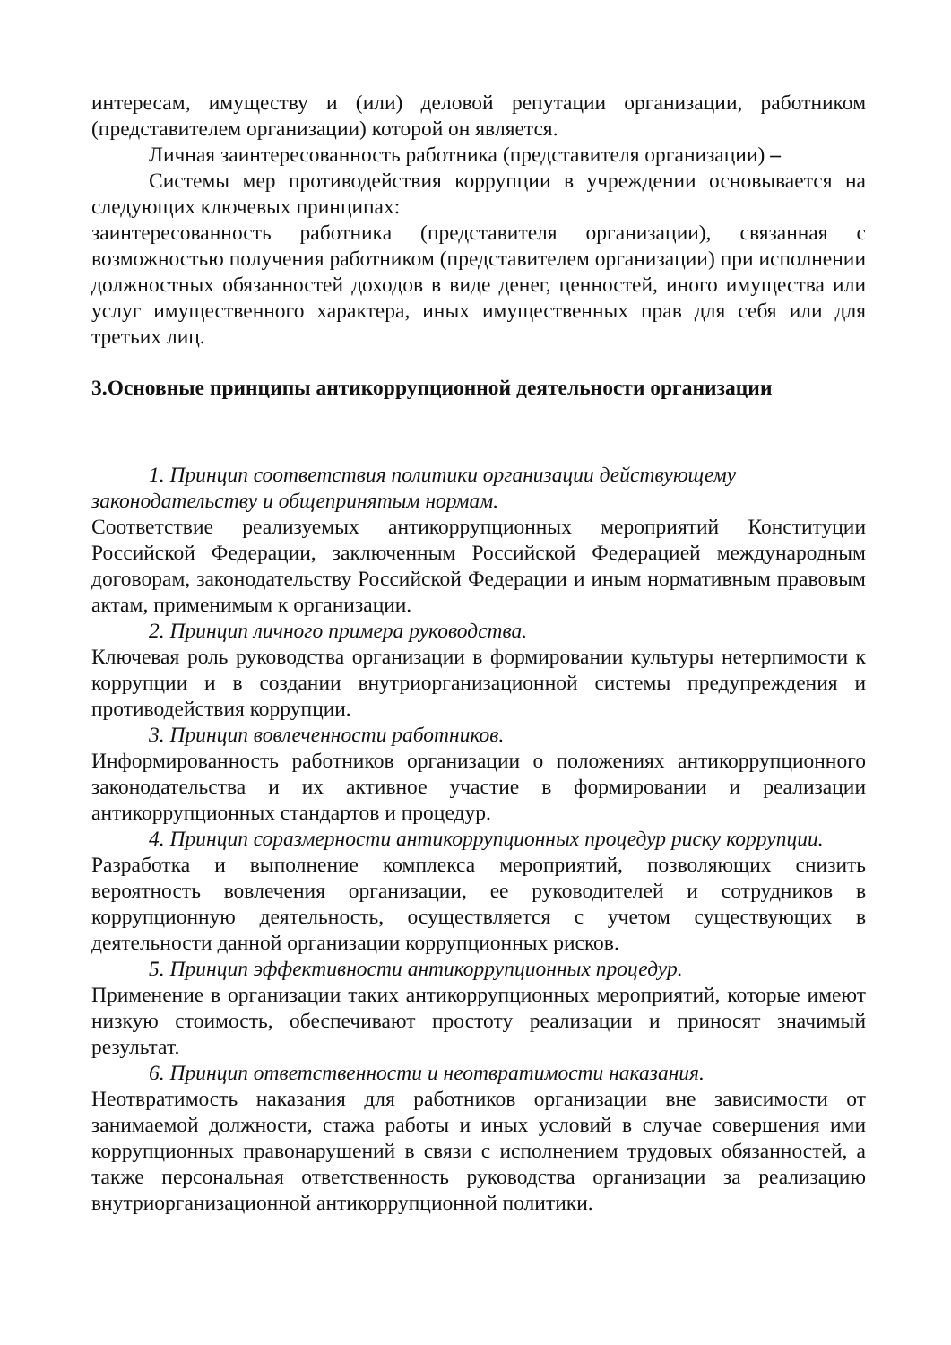интересам, имуществу и (или) деловой репутации организации, работником (представителем организации) которой он является.
Личная заинтересованность работника (представителя организации) –
Системы мер противодействия коррупции в учреждении основывается на следующих ключевых принципах:
заинтересованность работника (представителя организации), связанная с возможностью получения работником (представителем организации) при исполнении должностных обязанностей доходов в виде денег, ценностей, иного имущества или услуг имущественного характера, иных имущественных прав для себя или для третьих лиц.
3.Основные принципы антикоррупционной деятельности организации
1. Принцип соответствия политики организации действующему законодательству и общепринятым нормам.
Соответствие реализуемых антикоррупционных мероприятий Конституции Российской Федерации, заключенным Российской Федерацией международным договорам, законодательству Российской Федерации и иным нормативным правовым актам, применимым к организации.
2. Принцип личного примера руководства.
Ключевая роль руководства организации в формировании культуры нетерпимости к коррупции и в создании внутриорганизационной системы предупреждения и противодействия коррупции.
3. Принцип вовлеченности работников.
Информированность работников организации о положениях антикоррупционного законодательства и их активное участие в формировании и реализации антикоррупционных стандартов и процедур.
4. Принцип соразмерности антикоррупционных процедур риску коррупции.
Разработка и выполнение комплекса мероприятий, позволяющих снизить вероятность вовлечения организации, ее руководителей и сотрудников в коррупционную деятельность, осуществляется с учетом существующих в деятельности данной организации коррупционных рисков.
5. Принцип эффективности антикоррупционных процедур.
Применение в организации таких антикоррупционных мероприятий, которые имеют низкую стоимость, обеспечивают простоту реализации и приносят значимый результат.
6. Принцип ответственности и неотвратимости наказания.
Неотвратимость наказания для работников организации вне зависимости от занимаемой должности, стажа работы и иных условий в случае совершения ими коррупционных правонарушений в связи с исполнением трудовых обязанностей, а также персональная ответственность руководства организации за реализацию внутриорганизационной антикоррупционной политики.